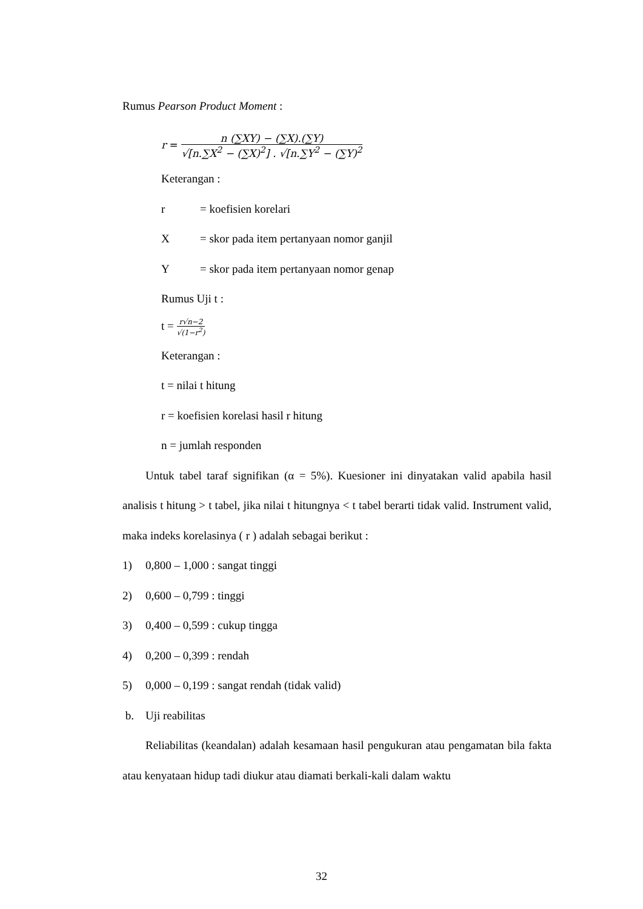Rumus Pearson Product Moment :
r = n (∑XY) − (∑X).(∑Y) √[n.∑X<sup>2</sup> − (∑X)<sup>2</sup>] . √[n.∑Y<sup>2</sup> − (∑Y)<sup>2</sup>
Keterangan :
r = koefisien korelari
X = skor pada item pertanyaan nomor ganjil
Y = skor pada item pertanyaan nomor genap
Rumus Uji t :
t = r√n−2 √(1−r<sup>2</sup>)
Keterangan :
t = nilai t hitung
r = koefisien korelasi hasil r hitung
n = jumlah responden
Untuk tabel taraf signifikan (α = 5%). Kuesioner ini dinyatakan valid apabila hasil analisis t hitung > t tabel, jika nilai t hitungnya < t tabel berarti tidak valid. Instrument valid, maka indeks korelasinya ( r ) adalah sebagai berikut :
1) 0,800 – 1,000 : sangat tinggi
2) 0,600 – 0,799 : tinggi
3) 0,400 – 0,599 : cukup tingga
4) 0,200 – 0,399 : rendah
5) 0,000 – 0,199 : sangat rendah (tidak valid)
b. Uji reabilitas
Reliabilitas (keandalan) adalah kesamaan hasil pengukuran atau pengamatan bila fakta atau kenyataan hidup tadi diukur atau diamati berkali-kali dalam waktu
32